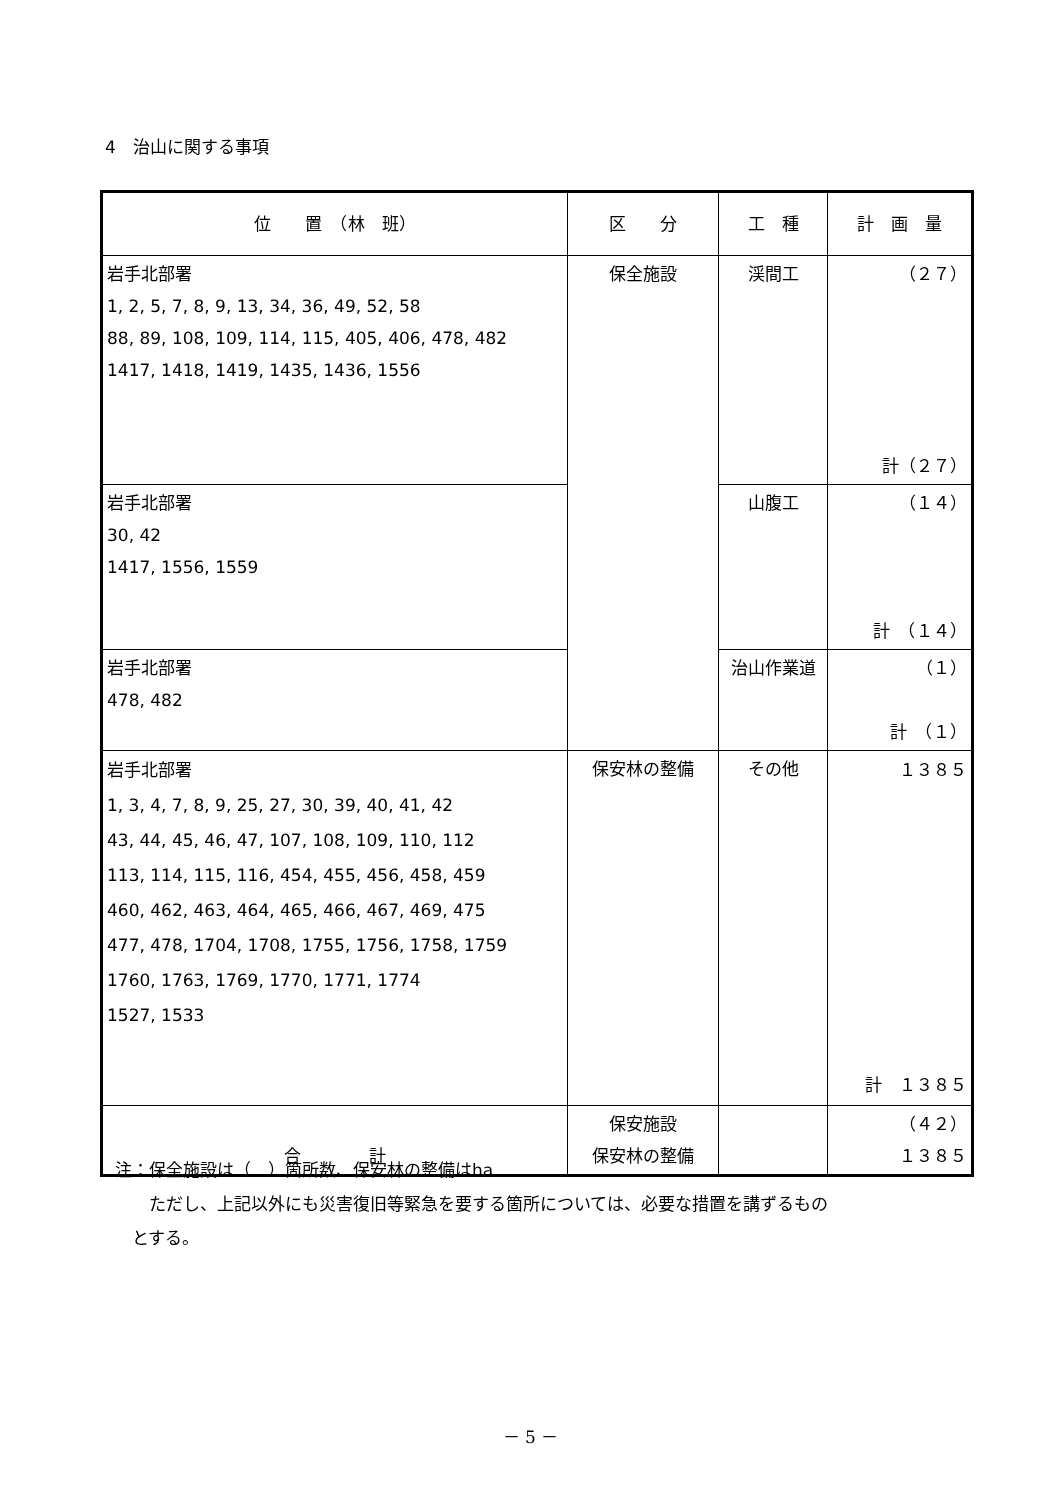4　治山に関する事項
| 位 置 （林 班） | 区 分 | 工 種 | 計 画 量 |
| --- | --- | --- | --- |
| 岩手北部署 1, 2, 5, 7, 8, 9, 13, 34, 36, 49, 52, 58 88, 89, 108, 109, 114, 115, 405, 406, 478, 482 1417, 1418, 1419, 1435, 1436, 1556 | 保全施設 | 渓間工 | （２７） 計（２７） |
| 岩手北部署 30, 42 1417, 1556, 1559 | | 山腹工 | （１４） 計 （１４） |
| 岩手北部署 478, 482 | | 治山作業道 | （１） 計 （１） |
| 岩手北部署 1, 3, 4, 7, 8, 9, 25, 27, 30, 39, 40, 41, 42 43, 44, 45, 46, 47, 107, 108, 109, 110, 112 113, 114, 115, 116, 454, 455, 456, 458, 459 460, 462, 463, 464, 465, 466, 467, 469, 475 477, 478, 1704, 1708, 1755, 1756, 1758, 1759 1760, 1763, 1769, 1770, 1771, 1774 1527, 1533 | 保安林の整備 | その他 | １３８５ 計 １３８５ |
| 合 計 | 保安施設 保安林の整備 | | （４２） １３８５ |
注：保全施設は（　）箇所数、保安林の整備はha
　　ただし、上記以外にも災害復旧等緊急を要する箇所については、必要な措置を講ずるもの
　とする。
－ 5 －